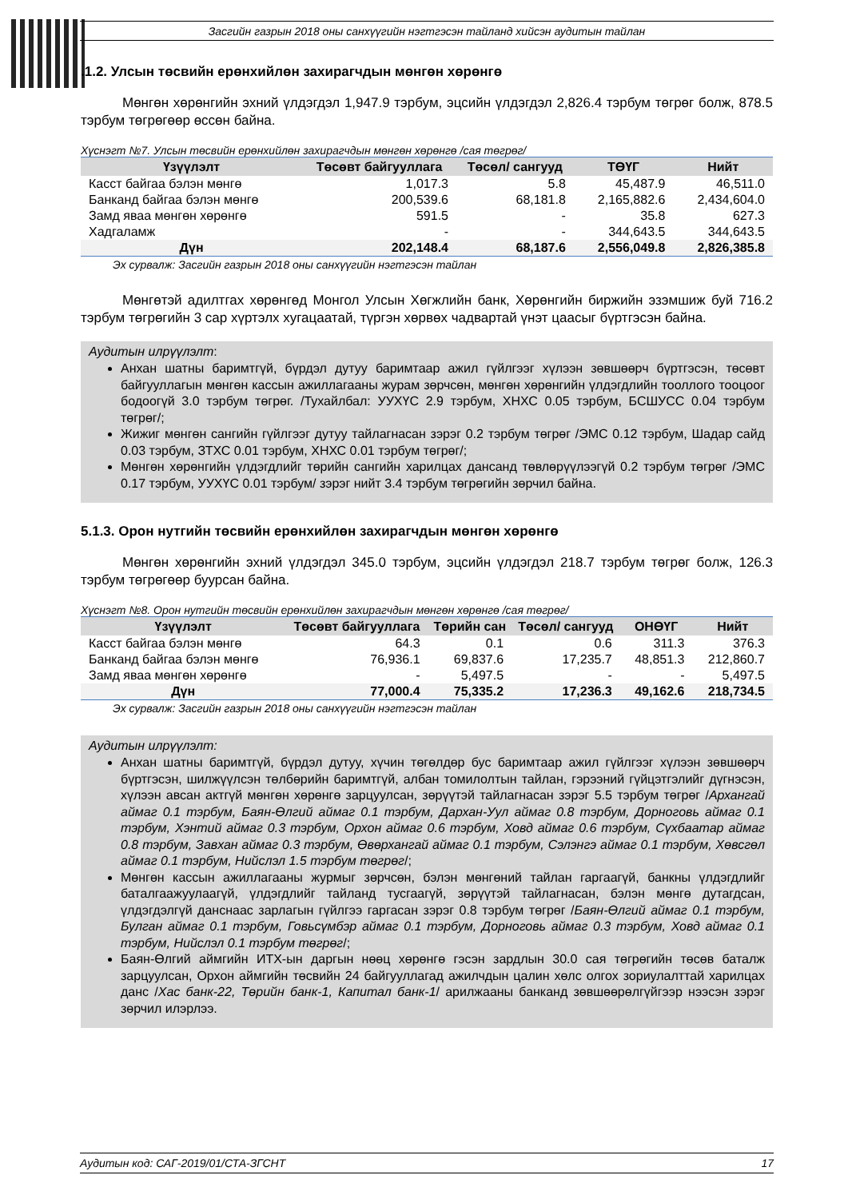Засгийн газрын 2018 оны санхүүгийн нэгтгэсэн тайланд хийсэн аудитын тайлан
.1.2. Улсын төсвийн ерөнхийлөн захирагчдын мөнгөн хөрөнгө
Мөнгөн хөрөнгийн эхний үлдэгдэл 1,947.9 тэрбум, эцсийн үлдэгдэл 2,826.4 тэрбум төгрөг болж, 878.5 тэрбум төгрөгөөр өссөн байна.
Хүснэгт №7. Улсын төсвийн ерөнхийлөн захирагчдын мөнгөн хөрөнгө /сая төгрөг/
| Үзүүлэлт | Төсөвт байгууллага | Төсөл/ сангууд | ТӨҮГ | Нийт |
| --- | --- | --- | --- | --- |
| Касст байгаа бэлэн мөнгө | 1,017.3 | 5.8 | 45,487.9 | 46,511.0 |
| Банканд байгаа бэлэн мөнгө | 200,539.6 | 68,181.8 | 2,165,882.6 | 2,434,604.0 |
| Замд яваа мөнгөн хөрөнгө | 591.5 | - | 35.8 | 627.3 |
| Хадгаламж | - | - | 344,643.5 | 344,643.5 |
| Дүн | 202,148.4 | 68,187.6 | 2,556,049.8 | 2,826,385.8 |
Эх сурвалж: Засгийн газрын 2018 оны санхүүгийн нэгтгэсэн тайлан
Мөнгөтэй адилтгах хөрөнгөд Монгол Улсын Хөгжлийн банк, Хөрөнгийн биржийн эзэмшиж буй 716.2 тэрбум төгрөгийн 3 сар хүртэлх хугацаатай, түргэн хөрвөх чадвартай үнэт цаасыг бүртгэсэн байна.
Аудитын илрүүлэлт:
Анхан шатны баримтгүй, бүрдэл дутуу баримтаар ажил гүйлгээг хүлээн зөвшөөрч бүртгэсэн, төсөвт байгууллагын мөнгөн кассын ажиллагааны журам зөрчсөн, мөнгөн хөрөнгийн үлдэгдлийн тооллого тооцоог бодоогүй 3.0 тэрбум төгрөг. /Тухайлбал: УУХҮС 2.9 тэрбум, ХНХС 0.05 тэрбум, БСШУСС 0.04 тэрбум төгрөг/;
Жижиг мөнгөн сангийн гүйлгээг дутуу тайлагнасан зэрэг 0.2 тэрбум төгрөг /ЭМС 0.12 тэрбум, Шадар сайд 0.03 тэрбум, ЗТХС 0.01 тэрбум, ХНХС 0.01 тэрбум төгрөг/;
Мөнгөн хөрөнгийн үлдэгдлийг төрийн сангийн харилцах дансанд төвлөрүүлээгүй 0.2 тэрбум төгрөг /ЭМС 0.17 тэрбум, УУХҮС 0.01 тэрбум/ зэрэг нийт 3.4 тэрбум төгрөгийн зөрчил байна.
5.1.3. Орон нутгийн төсвийн ерөнхийлөн захирагчдын мөнгөн хөрөнгө
Мөнгөн хөрөнгийн эхний үлдэгдэл 345.0 тэрбум, эцсийн үлдэгдэл 218.7 тэрбум төгрөг болж, 126.3 тэрбум төгрөгөөр буурсан байна.
Хүснэгт №8. Орон нутгийн төсвийн ерөнхийлөн захирагчдын мөнгөн хөрөнгө /сая төгрөг/
| Үзүүлэлт | Төсөвт байгууллага | Төрийн сан | Төсөл/ сангууд | ОНӨҮГ | Нийт |
| --- | --- | --- | --- | --- | --- |
| Касст байгаа бэлэн мөнгө | 64.3 | 0.1 | 0.6 | 311.3 | 376.3 |
| Банканд байгаа бэлэн мөнгө | 76,936.1 | 69,837.6 | 17,235.7 | 48,851.3 | 212,860.7 |
| Замд яваа мөнгөн хөрөнгө | - | 5,497.5 | - | - | 5,497.5 |
| Дүн | 77,000.4 | 75,335.2 | 17,236.3 | 49,162.6 | 218,734.5 |
Эх сурвалж: Засгийн газрын 2018 оны санхүүгийн нэгтгэсэн тайлан
Аудитын илрүүлэлт:
Анхан шатны баримтгүй, бүрдэл дутуу, хүчин төгөлдөр бус баримтаар ажил гүйлгээг хүлээн зөвшөөрч бүртгэсэн, шилжүүлсэн төлбөрийн баримтгүй, албан томилолтын тайлан, гэрээний гүйцэтгэлийг дүгнэсэн, хүлээн авсан актгүй мөнгөн хөрөнгө зарцуулсан, зөрүүтэй тайлагнасан зэрэг 5.5 тэрбум төгрөг /Архангай аймаг 0.1 тэрбум, Баян-Өлгий аймаг 0.1 тэрбум, Дархан-Уул аймаг 0.8 тэрбум, Дорноговь аймаг 0.1 тэрбум, Хэнтий аймаг 0.3 тэрбум, Орхон аймаг 0.6 тэрбум, Ховд аймаг 0.6 тэрбум, Сүхбаатар аймаг 0.8 тэрбум, Завхан аймаг 0.3 тэрбум, Өвөрхангай аймаг 0.1 тэрбум, Сэлэнгэ аймаг 0.1 тэрбум, Хөвсгөл аймаг 0.1 тэрбум, Нийслэл 1.5 тэрбум төгрөг/;
Мөнгөн кассын ажиллагааны журмыг зөрчсөн, бэлэн мөнгөний тайлан гаргаагүй, банкны үлдэгдлийг баталгаажуулаагүй, үлдэгдлийг тайланд тусгаагүй, зөрүүтэй тайлагнасан, бэлэн мөнгө дутагдсан, үлдэгдэлгүй данснаас зарлагын гүйлгээ гаргасан зэрэг 0.8 тэрбум төгрөг /Баян-Өлгий аймаг 0.1 тэрбум, Булган аймаг 0.1 тэрбум, Говьсүмбэр аймаг 0.1 тэрбум, Дорноговь аймаг 0.3 тэрбум, Ховд аймаг 0.1 тэрбум, Нийслэл 0.1 тэрбум төгрөг/;
Баян-Өлгий аймгийн ИТХ-ын даргын нөөц хөрөнгө гэсэн зардлын 30.0 сая төгрөгийн төсөв баталж зарцуулсан, Орхон аймгийн төсвийн 24 байгууллагад ажилчдын цалин хөлс олгох зориулалттай харилцах данс /Хас банк-22, Төрийн банк-1, Капитал банк-1/ арилжааны банканд зөвшөөрөлгүйгээр нээсэн зэрэг зөрчил илэрлээ.
Аудитын код: САГ-2019/01/СТА-ЗГСНТ 17